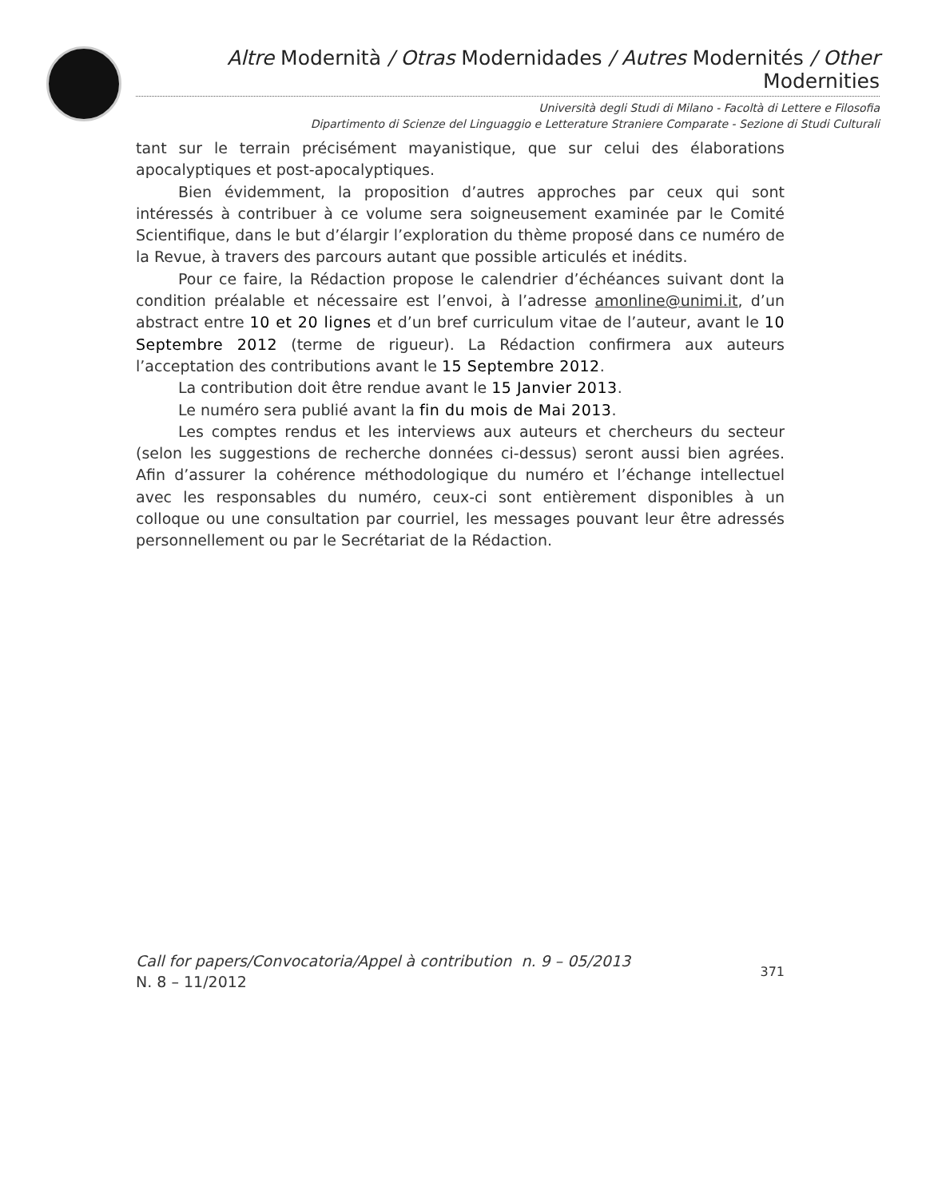Altre Modernità / Otras Modernidades / Autres Modernités / Other Modernities
Università degli Studi di Milano - Facoltà di Lettere e Filosofia
Dipartimento di Scienze del Linguaggio e Letterature Straniere Comparate - Sezione di Studi Culturali
tant sur le terrain précisément mayanistique, que sur celui des élaborations apocalyptiques et post-apocalyptiques.
Bien évidemment, la proposition d’autres approches par ceux qui sont intéressés à contribuer à ce volume sera soigneusement examinée par le Comité Scientifique, dans le but d’élargir l’exploration du thème proposé dans ce numéro de la Revue, à travers des parcours autant que possible articulés et inédits.
Pour ce faire, la Rédaction propose le calendrier d’échéances suivant dont la condition préalable et nécessaire est l’envoi, à l’adresse amonline@unimi.it, d’un abstract entre 10 et 20 lignes et d’un bref curriculum vitae de l’auteur, avant le 10 Septembre 2012 (terme de rigueur). La Rédaction confirmera aux auteurs l’acceptation des contributions avant le 15 Septembre 2012.
La contribution doit être rendue avant le 15 Janvier 2013.
Le numéro sera publié avant la fin du mois de Mai 2013.
Les comptes rendus et les interviews aux auteurs et chercheurs du secteur (selon les suggestions de recherche données ci-dessus) seront aussi bien agrées. Afin d’assurer la cohérence méthodologique du numéro et l’échange intellectuel avec les responsables du numéro, ceux-ci sont entièrement disponibles à un colloque ou une consultation par courriel, les messages pouvant leur être adressés personnellement ou par le Secrétariat de la Rédaction.
Call for papers/Convocatoria/Appel à contribution n. 9 – 05/2013
N. 8 – 11/2012
371